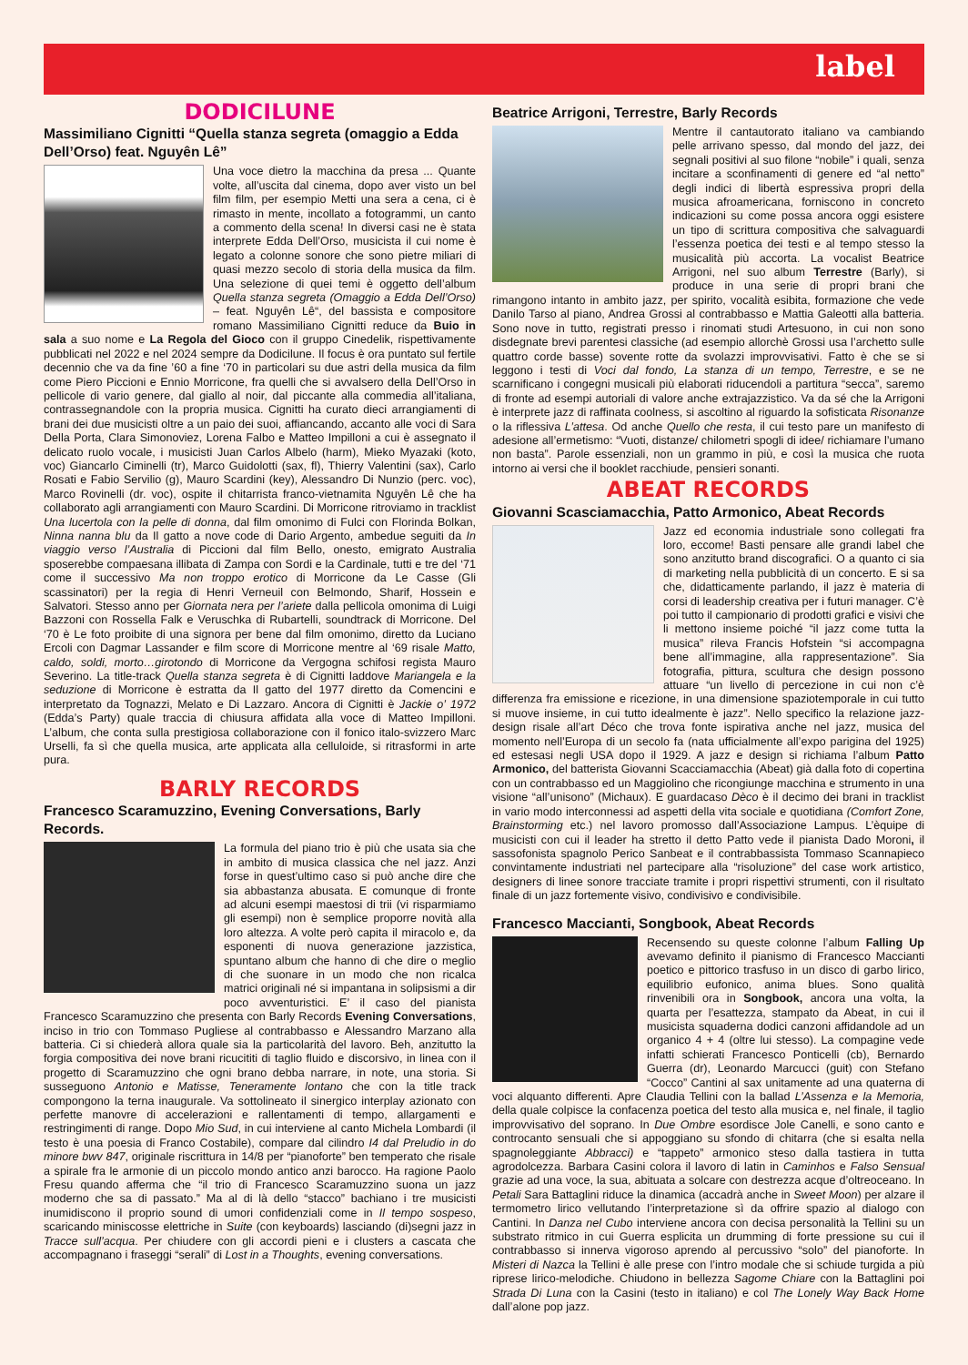label
DODICILUNE
Massimiliano Cignitti “Quella stanza segreta (omaggio a Edda Dell’Orso) feat. Nguyên Lê”
Una voce dietro la macchina da presa ... Quante volte, all’uscita dal cinema, dopo aver visto un bel film film, per esempio Metti una sera a cena, ci è rimasto in mente, incollato a fotogrammi, un canto a commento della scena! In diversi casi ne è stata interprete Edda Dell’Orso, musicista il cui nome è legato a colonne sonore che sono pietre miliari di quasi mezzo secolo di storia della musica da film. Una selezione di quei temi è oggetto dell’album Quella stanza segreta (Omaggio a Edda Dell’Orso) – feat. Nguyên Lê“, del bassista e compositore romano Massimiliano Cignitti reduce da Buio in sala a suo nome e La Regola del Gioco con il gruppo Cinedelik, rispettivamente pubblicati nel 2022 e nel 2024 sempre da Dodicilune. Il focus è ora puntato sul fertile decennio che va da fine ’60 a fine ‘70 in particolari su due astri della musica da film come Piero Piccioni e Ennio Morricone, fra quelli che si avvalsero della Dell’Orso in pellicole di vario genere, dal giallo al noir, dal piccante alla commedia all’italiana, contrassegnandole con la propria musica. Cignitti ha curato dieci arrangiamenti di brani dei due musicisti oltre a un paio dei suoi, affiancando, accanto alle voci di Sara Della Porta, Clara Simonoviez, Lorena Falbo e Matteo Impilloni a cui è assegnato il delicato ruolo vocale, i musicisti Juan Carlos Albelo (harm), Mieko Myazaki (koto, voc) Giancarlo Ciminelli (tr), Marco Guidolotti (sax, fl), Thierry Valentini (sax), Carlo Rosati e Fabio Servilio (g), Mauro Scardini (key), Alessandro Di Nunzio (perc. voc), Marco Rovinelli (dr. voc), ospite il chitarrista franco-vietnamita Nguyên Lê che ha collaborato agli arrangiamenti con Mauro Scardini. Di Morricone ritroviamo in tracklist Una lucertola con la pelle di donna, dal film omonimo di Fulci con Florinda Bolkan, Ninna nanna blu da Il gatto a nove code di Dario Argento, ambedue seguiti da In viaggio verso l’Australia di Piccioni dal film Bello, onesto, emigrato Australia sposerebbe compaesana illibata di Zampa con Sordi e la Cardinale, tutti e tre del ‘71 come il successivo Ma non troppo erotico di Morricone da Le Casse (Gli scassinatori) per la regia di Henri Verneuil con Belmondo, Sharif, Hossein e Salvatori. Stesso anno per Giornata nera per l’ariete dalla pellicola omonima di Luigi Bazzoni con Rossella Falk e Veruschka di Rubartelli, soundtrack di Morricone. Del ‘70 è Le foto proibite di una signora per bene dal film omonimo, diretto da Luciano Ercoli con Dagmar Lassander e film score di Morricone mentre al ‘69 risale Matto, caldo, soldi, morto…girotondo di Morricone da Vergogna schifosi regista Mauro Severino. La title-track Quella stanza segreta è di Cignitti laddove Mariangela e la seduzione di Morricone è estratta da Il gatto del 1977 diretto da Comencini e interpretato da Tognazzi, Melato e Di Lazzaro. Ancora di Cignitti è Jackie o’ 1972 (Edda’s Party) quale traccia di chiusura affidata alla voce di Matteo Impilloni. L’album, che conta sulla prestigiosa collaborazione con il fonico italo-svizzero Marc Urselli, fa sì che quella musica, arte applicata alla celluloide, si ritrasformi in arte pura.
BARLY RECORDS
Francesco Scaramuzzino, Evening Conversations, Barly Records.
La formula del piano trio è più che usata sia che in ambito di musica classica che nel jazz. Anzi forse in quest’ultimo caso si può anche dire che sia abbastanza abusata. E comunque di fronte ad alcuni esempi maestosi di trii (vi risparmiamo gli esempi) non è semplice proporre novità alla loro altezza. A volte però capita il miracolo e, da esponenti di nuova generazione jazzistica, spuntano album che hanno di che dire o meglio di che suonare in un modo che non ricalca matrici originali né si impantana in solipsismi a dir poco avventuristici. E’ il caso del pianista Francesco Scaramuzzino che presenta con Barly Records Evening Conversations, inciso in trio con Tommaso Pugliese al contrabbasso e Alessandro Marzano alla batteria. Ci si chiederà allora quale sia la particolarità del lavoro. Beh, anzitutto la forgia compositiva dei nove brani ricucititi di taglio fluido e discorsivo, in linea con il progetto di Scaramuzzino che ogni brano debba narrare, in note, una storia. Si susseguono Antonio e Matisse, Teneramente lontano che con la title track compongono la terna inaugurale. Va sottolineato il sinergico interplay azionato con perfette manovre di accelerazioni e rallentamenti di tempo, allargamenti e restringimenti di range. Dopo Mio Sud, in cui interviene al canto Michela Lombardi (il testo è una poesia di Franco Costabile), compare dal cilindro I4 dal Preludio in do minore bwv 847, originale riscrittura in 14/8 per “pianoforte” ben temperato che risale a spirale fra le armonie di un piccolo mondo antico anzi barocco. Ha ragione Paolo Fresu quando afferma che “il trio di Francesco Scaramuzzino suona un jazz moderno che sa di passato.” Ma al di là dello “stacco” bachiano i tre musicisti inumidiscono il proprio sound di umori confidenziali come in Il tempo sospeso, scaricando miniscosse elettriche in Suite (con keyboards) lasciando (di)segni jazz in Tracce sull’acqua. Per chiudere con gli accordi pieni e i clusters a cascata che accompagnano i fraseggi “serali” di Lost in a Thoughts, evening conversations.
Beatrice Arrigoni, Terrestre, Barly Records
Mentre il cantautorato italiano va cambiando pelle arrivano spesso, dal mondo del jazz, dei segnali positivi al suo filone “nobile” i quali, senza incitare a sconfinamenti di genere ed “al netto” degli indici di libertà espressiva propri della musica afroamericana, forniscono in concreto indicazioni su come possa ancora oggi esistere un tipo di scrittura compositiva che salvaguardi l’essenza poetica dei testi e al tempo stesso la musicalità più accorta. La vocalist Beatrice Arrigoni, nel suo album Terrestre (Barly), si produce in una serie di propri brani che rimangono intanto in ambito jazz, per spirito, vocalità esibita, formazione che vede Danilo Tarso al piano, Andrea Grossi al contrabbasso e Mattia Galeotti alla batteria. Sono nove in tutto, registrati presso i rinomati studi Artesuono, in cui non sono disdegnate brevi parentesi classiche (ad esempio allorchè Grossi usa l’archetto sulle quattro corde basse) sovente rotte da svolazzi improvvisativi. Fatto è che se si leggono i testi di Voci dal fondo, La stanza di un tempo, Terrestre, e se ne scarnificano i congegni musicali più elaborati riducendoli a partitura “secca”, saremo di fronte ad esempi autoriali di valore anche extrajazzistico. Va da sé che la Arrigoni è interprete jazz di raffinata coolness, si ascoltino al riguardo la sofisticata Risonanze o la riflessiva L’attesa. Od anche Quello che resta, il cui testo pare un manifesto di adesione all’ermetismo: “Vuoti, distanze/ chilometri spogli di idee/ richiamare l’umano non basta”. Parole essenziali, non un grammo in più, e così la musica che ruota intorno ai versi che il booklet racchiude, pensieri sonanti.
ABEAT RECORDS
Giovanni Scasciamacchia, Patto Armonico, Abeat Records
Jazz ed economia industriale sono collegati fra loro, eccome! Basti pensare alle grandi label che sono anzitutto brand discografici. O a quanto ci sia di marketing nella pubblicità di un concerto. E si sa che, didatticamente parlando, il jazz è materia di corsi di leadership creativa per i futuri manager. C’è poi tutto il campionario di prodotti grafici e visivi che li mettono insieme poiché “il jazz come tutta la musica” rileva Francis Hofstein “si accompagna bene all’immagine, alla rappresentazione”. Sia fotografia, pittura, scultura che design possono attuare “un livello di percezione in cui non c’è differenza fra emissione e ricezione, in una dimensione spaziotemporale in cui tutto si muove insieme, in cui tutto idealmente è jazz”. Nello specifico la relazione jazz-design risale all’art Déco che trova fonte ispirativa anche nel jazz, musica del momento nell’Europa di un secolo fa (nata ufficialmente all’expo parigina del 1925) ed estesasi negli USA dopo il 1929. A jazz e design si richiama l’album Patto Armonico, del batterista Giovanni Scacciamacchia (Abeat) già dalla foto di copertina con un contrabbasso ed un Maggiolino che ricongiunge macchina e strumento in una visione “all’unisono” (Michaux). E guardacaso Dèco è il decimo dei brani in tracklist in vario modo interconnessi ad aspetti della vita sociale e quotidiana (Comfort Zone, Brainstorming etc.) nel lavoro promosso dall’Associazione Lampus. L’èquipe di musicisti con cui il leader ha stretto il detto Patto vede il pianista Dado Moroni, il sassofonista spagnolo Perico Sanbeat e il contrabbassista Tommaso Scannapieco convintamente industriati nel partecipare alla “risoluzione” del case work artistico, designers di linee sonore tracciate tramite i propri rispettivi strumenti, con il risultato finale di un jazz fortemente visivo, condivisivo e condivisibile.
Francesco Maccianti, Songbook, Abeat Records
Recensendo su queste colonne l’album Falling Up avevamo definito il pianismo di Francesco Maccianti poetico e pittorico trasfuso in un disco di garbo lirico, equilibrio eufonico, anima blues. Sono qualità rinvenibili ora in Songbook, ancora una volta, la quarta per l’esattezza, stampato da Abeat, in cui il musicista squaderna dodici canzoni affidandole ad un organico 4 + 4 (oltre lui stesso). La compagine vede infatti schierati Francesco Ponticelli (cb), Bernardo Guerra (dr), Leonardo Marcucci (guit) con Stefano “Cocco” Cantini al sax unitamente ad una quaterna di voci alquanto differenti. Apre Claudia Tellini con la ballad L’Assenza e la Memoria, della quale colpisce la confacenza poetica del testo alla musica e, nel finale, il taglio improvvisativo del soprano. In Due Ombre esordisce Jole Canelli, e sono canto e controcanto sensuali che si appoggiano su sfondo di chitarra (che si esalta nella spagnoleggiante Abbracci) e “tappeto” armonico steso dalla tastiera in tutta agrodolcezza. Barbara Casini colora il lavoro di latin in Caminhos e Falso Sensual grazie ad una voce, la sua, abituata a solcare con destrezza acque d’oltreoceano. In Petali Sara Battaglini riduce la dinamica (accadrà anche in Sweet Moon) per alzare il termometro lirico vellutando l’interpretazione sì da offrire spazio al dialogo con Cantini. In Danza nel Cubo interviene ancora con decisa personalità la Tellini su un substrato ritmico in cui Guerra esplicita un drumming di forte pressione su cui il contrabbasso si innerva vigoroso aprendo al percussivo “solo” del pianoforte. In Misteri di Nazca la Tellini è alle prese con l’intro modale che si schiude turgida a più riprese lirico-melodiche. Chiudono in bellezza Sagome Chiare con la Battaglini poi Strada Di Luna con la Casini (testo in italiano) e col The Lonely Way Back Home dall’alone pop jazz.